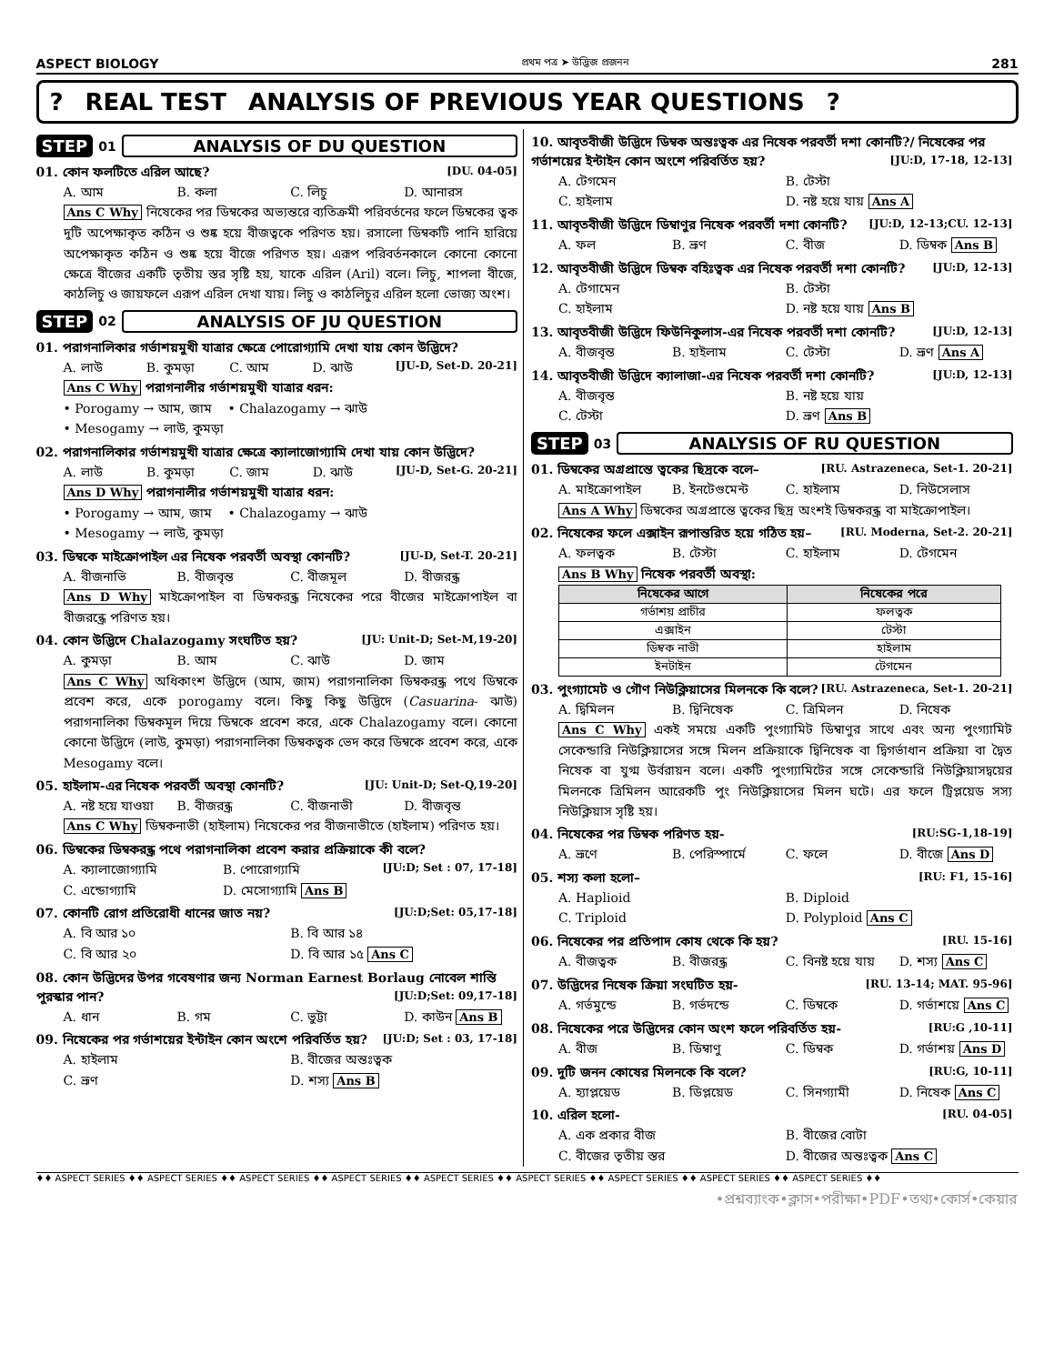ASPECT BIOLOGY প্রথম পত্র ➤ উদ্ভিজ প্রজনন 281
? REAL TEST
ANALYSIS OF PREVIOUS YEAR QUESTIONS
?
STEP 01 ANALYSIS OF DU QUESTION
01. কোন ফলটিতে এরিল আছে? [DU. 04-05]
A. আম B. কলা C. লিচু D. আনারস
Ans C Why নিষেকের পর ডিম্বকের অভ্যন্তরে ব্যতিক্রমী পরিবর্তনের ফলে ডিম্বকের ত্বক দুটি অপেক্ষাকৃত কঠিন ও শুষ্ক হয়ে বীজত্বকে পরিণত হয়। রসালো ডিম্বকটি পানি হারিয়ে অপেক্ষাকৃত কঠিন ও শুষ্ক হয়ে বীজে পরিণত হয়। এরূপ পরিবর্তনকালে কোনো কোনো ক্ষেত্রে বীজের একটি তৃতীয় স্তর সৃষ্টি হয়, যাকে এরিল (Aril) বলে। লিচু, শাপলা বীজে, কাঠলিচু ও জায়ফলে এরূপ এরিল দেখা যায়। লিচু ও কাঠলিচুর এরিল হলো ভোজ্য অংশ।
STEP 02 ANALYSIS OF JU QUESTION
01. পরাগনালিকার গর্ভাশয়মুখী যাত্রার ক্ষেত্রে পোরোগ্যামি দেখা যায় কোন উদ্ভিদে? [JU-D, Set-D. 20-21]
A. লাউ B. কুমড়া C. আম D. ঝাউ
Ans C Why পরাগনালীর গর্ভাশয়মুখী যাত্রার ধরন:
• Porogamy → আম, জাম • Chalazogamy → ঝাউ
• Mesogamy → লাউ, কুমড়া
02. পরাগনালিকার গর্ভাশয়মুখী যাত্রার ক্ষেত্রে ক্যালাজোগ্যামি দেখা যায় কোন উদ্ভিদে? [JU-D, Set-G. 20-21]
A. লাউ B. কুমড়া C. জাম D. ঝাউ
Ans D Why পরাগনালীর গর্ভাশয়মুখী যাত্রার ধরন:
• Porogamy → আম, জাম • Chalazogamy → ঝাউ
• Mesogamy → লাউ, কুমড়া
03. ডিম্বকে মাইক্রোপাইল এর নিষেক পরবর্তী অবস্থা কোনটি? [JU-D, Set-T. 20-21]
A. বীজনাভি B. বীজবৃন্ত C. বীজমূল D. বীজরন্ধ্র
Ans D Why মাইক্রোপাইল বা ডিম্বকরন্ধ্র নিষেকের পরে বীজের মাইক্রোপাইল বা বীজরন্ধ্রে পরিণত হয়।
04. কোন উদ্ভিদে Chalazogamy সংঘটিত হয়? [JU: Unit-D; Set-M,19-20]
A. কুমড়া B. আম C. ঝাউ D. জাম
Ans C Why অধিকাংশ উদ্ভিদে (আম, জাম) পরাগনালিকা ডিম্বকরন্ধ্র পথে ডিম্বকে প্রবেশ করে, একে porogamy বলে। কিছু কিছু উদ্ভিদে (Casuarina- ঝাউ) পরাগনালিকা ডিম্বকমূল দিয়ে ডিম্বকে প্রবেশ করে, একে Chalazogamy বলে। কোনো কোনো উদ্ভিদে (লাউ, কুমড়া) পরাগনালিকা ডিম্বকত্বক ভেদ করে ডিম্বকে প্রবেশ করে, একে Mesogamy বলে।
05. হাইলাম-এর নিষেক পরবর্তী অবস্থা কোনটি? [JU: Unit-D; Set-Q,19-20]
A. নষ্ট হয়ে যাওয়া B. বীজরন্ধ্র C. বীজনাভী D. বীজবৃন্ত
Ans C Why ডিম্বকনাভী (হাইলাম) নিষেকের পর বীজনাভীতে (হাইলাম) পরিণত হয়।
06. ডিম্বকের ডিম্বকরন্ধ্র পথে পরাগনালিকা প্রবেশ করার প্রক্রিয়াকে কী বলে? [JU:D; Set : 07, 17-18]
A. ক্যালাজোগ্যামি B. পোরোগ্যামি C. এন্ডোগ্যামি D. মেসোগ্যামি Ans B
07. কোনটি রোগ প্রতিরোধী ধানের জাত নয়? [JU:D;Set: 05,17-18]
A. বি আর ১০ B. বি আর ১৪ C. বি আর ২০ D. বি আর ১৫ Ans C
08. কোন উদ্ভিদের উপর গবেষণার জন্য Norman Earnest Borlaug নোবেল শান্তি পুরস্কার পান? [JU:D;Set: 09,17-18]
A. ধান B. গম C. ভুট্টা D. কাউন Ans B
09. নিষেকের পর গর্ভাশয়ের ইন্টাইন কোন অংশে পরিবর্তিত হয়? [JU:D; Set : 03, 17-18]
A. হাইলাম B. বীজের অন্তঃত্বক C. ভ্রূণ D. শস্য Ans B
10. আবৃতবীজী উদ্ভিদে ডিম্বক অন্তঃত্বক এর নিষেক পরবর্তী দশা কোনটি?/ নিষেকের পর গর্ভাশয়ের ইন্টাইন কোন অংশে পরিবর্তিত হয়? [JU:D, 17-18, 12-13]
A. টেগমেন B. টেস্টা C. হাইলাম D. নষ্ট হয়ে যায় Ans A
11. আবৃতবীজী উদ্ভিদে ডিম্বাণুর নিষেক পরবর্তী দশা কোনটি? [JU:D, 12-13;CU. 12-13]
A. ফল B. ভ্রূণ C. বীজ D. ডিম্বক Ans B
12. আবৃতবীজী উদ্ভিদে ডিম্বক বহিঃত্বক এর নিষেক পরবর্তী দশা কোনটি? [JU:D, 12-13]
A. টেগামেন B. টেস্টা C. হাইলাম D. নষ্ট হয়ে যায় Ans B
13. আবৃতবীজী উদ্ভিদে ফিউনিকুলাস-এর নিষেক পরবর্তী দশা কোনটি? [JU:D, 12-13]
A. বীজবৃন্ত B. হাইলাম C. টেস্টা D. ভ্রূণ Ans A
14. আবৃতবীজী উদ্ভিদে ক্যালাজা-এর নিষেক পরবর্তী দশা কোনটি? [JU:D, 12-13]
A. বীজবৃন্ত B. নষ্ট হয়ে যায় C. টেস্টা D. ভ্রূণ Ans B
STEP 03 ANALYSIS OF RU QUESTION
01. ডিম্বকের অগ্রপ্রান্তে ত্বকের ছিদ্রকে বলে– [RU. Astrazeneca, Set-1. 20-21]
A. মাইক্রোপাইল B. ইনটেগুমেন্ট C. হাইলাম D. নিউসেলাস
Ans A Why ডিম্বকের অগ্রপ্রান্তে ত্বকের ছিদ্র অংশই ডিম্বকরন্ধ্র বা মাইক্রোপাইল।
02. নিষেকের ফলে এক্সাইন রূপান্তরিত হয়ে গঠিত হয়– [RU. Moderna, Set-2. 20-21]
A. ফলত্বক B. টেস্টা C. হাইলাম D. টেগমেন
Ans B Why নিষেক পরবর্তী অবস্থা:
| নিষেকের আগে | নিষেকের পরে |
| --- | --- |
| গর্ভাশয় প্রাচীর | ফলত্বক |
| এক্সাইন | টেস্টা |
| ডিম্বক নাভী | হাইলাম |
| ইনটাইন | টেগমেন |
03. পুংগ্যামেট ও গৌণ নিউক্লিয়াসের মিলনকে কি বলে? [RU. Astrazeneca, Set-1. 20-21]
A. দ্বিমিলন B. দ্বিনিষেক C. ত্রিমিলন D. নিষেক
Ans C Why একই সময়ে একটি পুংগ্যামিট ডিম্বাণুর সাথে এবং অন্য পুংগ্যামিট সেকেন্ডারি নিউক্লিয়াসের সঙ্গে মিলন প্রক্রিয়াকে দ্বিনিষেক বা দ্বিগর্ভাধান প্রক্রিয়া বা দ্বৈত নিষেক বা যুগ্ম উর্বরায়ন বলে। একটি পুংগ্যামিটের সঙ্গে সেকেন্ডারি নিউক্লিয়াসদ্বয়ের মিলনকে ত্রিমিলন আরেকটি পুং নিউক্লিয়াসের মিলন ঘটে। এর ফলে ট্রিপ্লয়েড সস্য নিউক্লিয়াস সৃষ্টি হয়।
04. নিষেকের পর ডিম্বক পরিণত হয়- [RU:SG-1,18-19]
A. ভ্রূণে B. পেরিস্পার্মে C. ফলে D. বীজে Ans D
05. শস্য কলা হলো– [RU: F1, 15-16]
A. Haplioid B. Diploid C. Triploid D. Polyploid Ans C
06. নিষেকের পর প্রতিপাদ কোষ থেকে কি হয়? [RU. 15-16]
A. বীজত্বক B. বীজরন্ধ্র C. বিনষ্ট হয়ে যায় D. শস্য Ans C
07. উদ্ভিদের নিষেক ক্রিয়া সংঘটিত হয়- [RU. 13-14; MAT. 95-96]
A. গর্ভমুন্ডে B. গর্ভদন্ডে C. ডিম্বকে D. গর্ভাশয়ে Ans C
08. নিষেকের পরে উদ্ভিদের কোন অংশ ফলে পরিবর্তিত হয়- [RU:G ,10-11]
A. বীজ B. ডিম্বাণু C. ডিম্বক D. গর্ভাশয় Ans D
09. দুটি জনন কোষের মিলনকে কি বলে? [RU:G, 10-11]
A. হ্যাপ্লয়েড B. ডিপ্লয়েড C. সিনগ্যামী D. নিষেক Ans C
10. এরিল হলো- [RU. 04-05]
A. এক প্রকার বীজ B. বীজের বোটা C. বীজের তৃতীয় স্তর D. বীজের অন্তঃত্বক Ans C
♦♦ ASPECT SERIES ♦♦ ASPECT SERIES ♦♦ ASPECT SERIES ♦♦ ASPECT SERIES ♦♦ ASPECT SERIES ♦♦ ASPECT SERIES ♦♦ ASPECT SERIES ♦♦ ASPECT SERIES ♦♦ ASPECT SERIES ♦♦
•প্রশ্নব্যাংক•ক্লাস•পরীক্ষা•PDF•তথ্য•কোর্স•কেয়ার